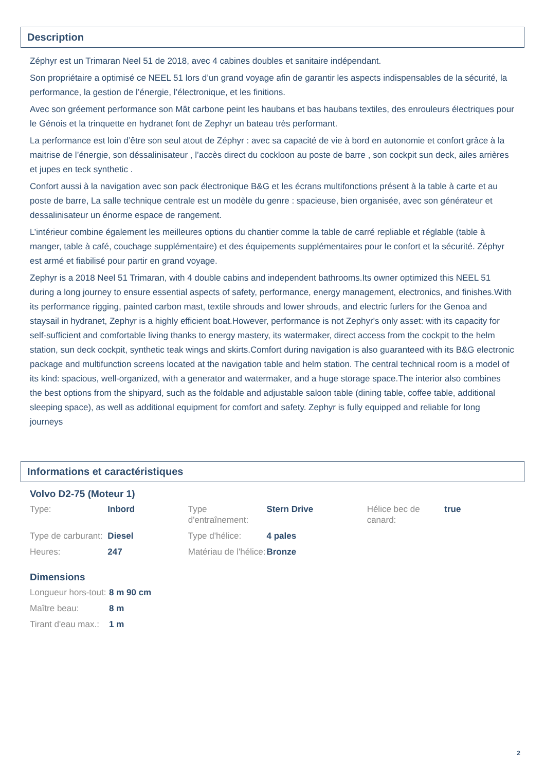Description
Zéphyr est un Trimaran Neel 51 de 2018, avec 4 cabines doubles et sanitaire indépendant.
Son propriétaire a optimisé ce NEEL 51 lors d’un grand voyage afin de garantir les aspects indispensables de la sécurité, la performance, la gestion de l’énergie, l’électronique, et les finitions.
Avec son gréement performance son Mât carbone peint les haubans et bas haubans textiles, des enrouleurs électriques pour le Génois et la trinquette en hydranet font de Zephyr un bateau très performant.
La performance est loin d’être son seul atout de Zéphyr : avec sa capacité de vie à bord en autonomie et confort grâce à la maitrise de l’énergie, son déssalinisateur , l’accès direct du cockloon au poste de barre , son cockpit sun deck, ailes arrières et jupes en teck synthetic .
Confort aussi à la navigation avec son pack électronique B&G et les écrans multifonctions présent à la table à carte et au poste de barre, La salle technique centrale est un modèle du genre : spacieuse, bien organisée, avec son générateur et dessalinisateur un énorme espace de rangement.
L’intérieur combine également les meilleures options du chantier comme la table de carré repliable et réglable (table à manger, table à café, couchage supplémentaire) et des équipements supplémentaires pour le confort et la sécurité. Zéphyr est armé et fiabilisé pour partir en grand voyage.
Zephyr is a 2018 Neel 51 Trimaran, with 4 double cabins and independent bathrooms.Its owner optimized this NEEL 51 during a long journey to ensure essential aspects of safety, performance, energy management, electronics, and finishes.With its performance rigging, painted carbon mast, textile shrouds and lower shrouds, and electric furlers for the Genoa and staysail in hydranet, Zephyr is a highly efficient boat.However, performance is not Zephyr's only asset: with its capacity for self-sufficient and comfortable living thanks to energy mastery, its watermaker, direct access from the cockpit to the helm station, sun deck cockpit, synthetic teak wings and skirts.Comfort during navigation is also guaranteed with its B&G electronic package and multifunction screens located at the navigation table and helm station. The central technical room is a model of its kind: spacious, well-organized, with a generator and watermaker, and a huge storage space.The interior also combines the best options from the shipyard, such as the foldable and adjustable saloon table (dining table, coffee table, additional sleeping space), as well as additional equipment for comfort and safety. Zephyr is fully equipped and reliable for long journeys
Informations et caractéristiques
Volvo D2-75 (Moteur 1)
| Type: | Inbord | Type d'entraînement: | Stern Drive | Hélice bec de canard: | true |
| Type de carburant: | Diesel | Type d'hélice: | 4 pales | | |
| Heures: | 247 | Matériau de l'hélice: | Bronze | | |
Dimensions
| Longueur hors-tout: | 8 m 90 cm |
| Maître beau: | 8 m |
| Tirant d'eau max.: | 1 m |
2